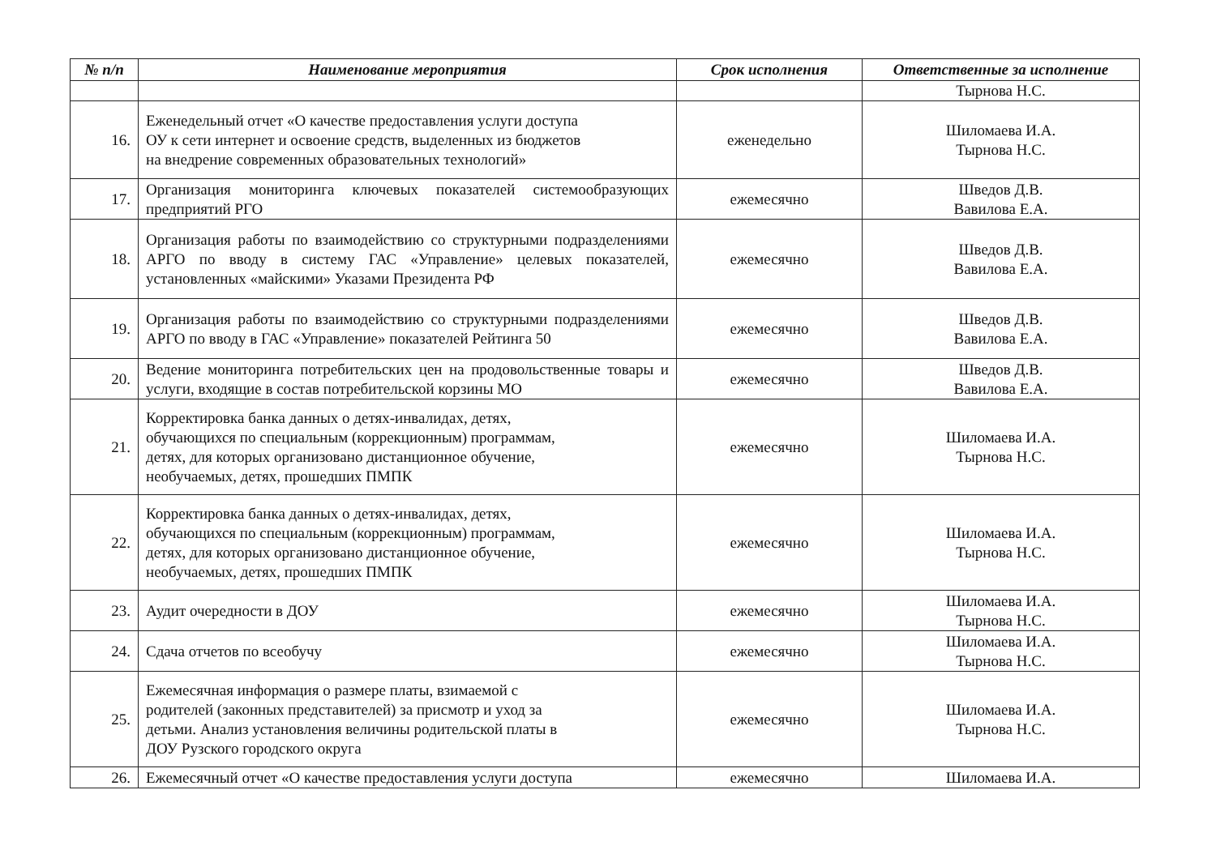| № п/п | Наименование мероприятия | Срок исполнения | Ответственные за исполнение |
| --- | --- | --- | --- |
| | | | Тырнова Н.С. |
| 16. | Еженедельный отчет «О качестве предоставления услуги доступа ОУ к сети интернет и освоение средств, выделенных из бюджетов на внедрение современных образовательных технологий» | еженедельно | Шиломаева И.А. Тырнова Н.С. |
| 17. | Организация мониторинга ключевых показателей системообразующих предприятий РГО | ежемесячно | Шведов Д.В. Вавилова Е.А. |
| 18. | Организация работы по взаимодействию со структурными подразделениями АРГО по вводу в систему ГАС «Управление» целевых показателей, установленных «майскими» Указами Президента РФ | ежемесячно | Шведов Д.В. Вавилова Е.А. |
| 19. | Организация работы по взаимодействию со структурными подразделениями АРГО по вводу в ГАС «Управление» показателей Рейтинга 50 | ежемесячно | Шведов Д.В. Вавилова Е.А. |
| 20. | Ведение мониторинга потребительских цен на продовольственные товары и услуги, входящие в состав потребительской корзины МО | ежемесячно | Шведов Д.В. Вавилова Е.А. |
| 21. | Корректировка банка данных о детях-инвалидах, детях, обучающихся по специальным (коррекционным) программам, детях, для которых организовано дистанционное обучение, необучаемых, детях, прошедших ПМПК | ежемесячно | Шиломаева И.А. Тырнова Н.С. |
| 22. | Корректировка банка данных о детях-инвалидах, детях, обучающихся по специальным (коррекционным) программам, детях, для которых организовано дистанционное обучение, необучаемых, детях, прошедших ПМПК | ежемесячно | Шиломаева И.А. Тырнова Н.С. |
| 23. | Аудит очередности в ДОУ | ежемесячно | Шиломаева И.А. Тырнова Н.С. |
| 24. | Сдача отчетов по всеобучу | ежемесячно | Шиломаева И.А. Тырнова Н.С. |
| 25. | Ежемесячная информация о размере платы, взимаемой с родителей (законных представителей) за присмотр и уход за детьми. Анализ установления величины родительской платы в ДОУ Рузского городского округа | ежемесячно | Шиломаева И.А. Тырнова Н.С. |
| 26. | Ежемесячный отчет «О качестве предоставления услуги доступа | ежемесячно | Шиломаева И.А. |